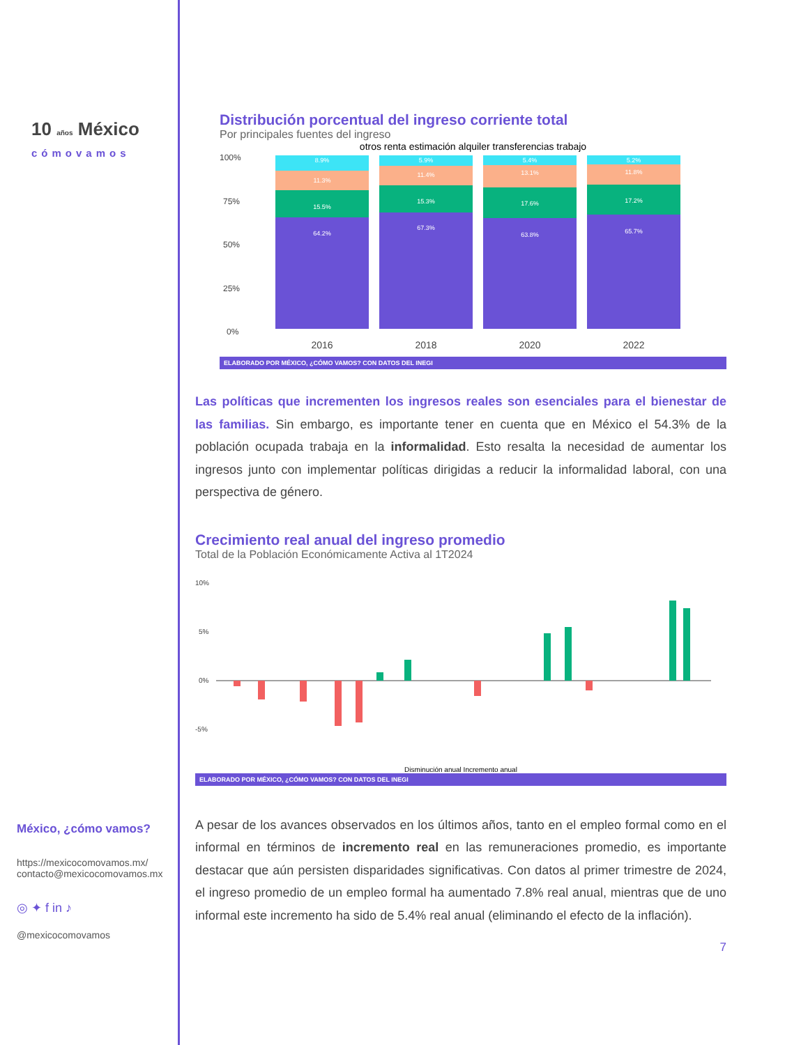10 años México
cómovamos
México, ¿cómo vamos?
https://mexicocomovamos.mx/
contacto@mexicocomovamos.mx
◎ ✦ f in ♪
@mexicocomovamos
Distribución porcentual del ingreso corriente total
Por principales fuentes del ingreso
otros renta estimación alquiler transferencias trabajo
100%
75%
50%
25%
0%
8.9%
11.3%
15.5%
64.2%
5.9%
11.4%
15.3%
67.3%
5.4%
13.1%
17.6%
63.8%
5.2%
11.8%
17.2%
65.7%
2016
2018
2020
2022
ELABORADO POR MÉXICO, ¿CÓMO VAMOS? CON DATOS DEL INEGI
Las políticas que incrementen los ingresos reales son esenciales para el bienestar de las familias. Sin embargo, es importante tener en cuenta que en México el 54.3% de la población ocupada trabaja en la informalidad. Esto resalta la necesidad de aumentar los ingresos junto con implementar políticas dirigidas a reducir la informalidad laboral, con una perspectiva de género.
Crecimiento real anual del ingreso promedio
Total de la Población Económicamente Activa al 1T2024
10%
5%
0%
-5%
Disminución anual Incremento anual
ELABORADO POR MÉXICO, ¿CÓMO VAMOS? CON DATOS DEL INEGI
A pesar de los avances observados en los últimos años, tanto en el empleo formal como en el informal en términos de incremento real en las remuneraciones promedio, es importante destacar que aún persisten disparidades significativas. Con datos al primer trimestre de 2024, el ingreso promedio de un empleo formal ha aumentado 7.8% real anual, mientras que de uno informal este incremento ha sido de 5.4% real anual (eliminando el efecto de la inflación).
7